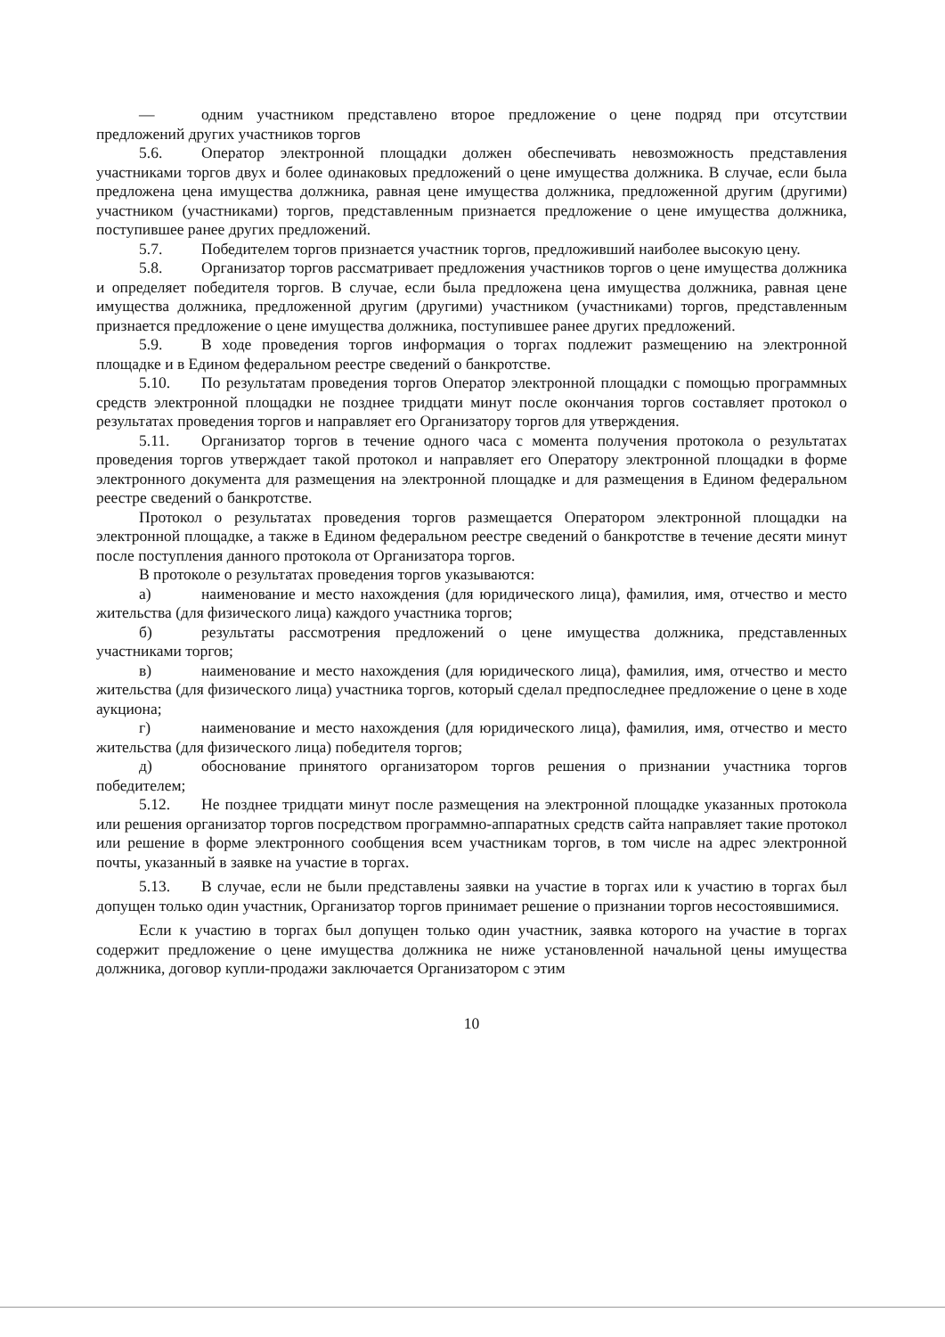— одним участником представлено второе предложение о цене подряд при отсутствии предложений других участников торгов
5.6. Оператор электронной площадки должен обеспечивать невозможность представления участниками торгов двух и более одинаковых предложений о цене имущества должника. В случае, если была предложена цена имущества должника, равная цене имущества должника, предложенной другим (другими) участником (участниками) торгов, представленным признается предложение о цене имущества должника, поступившее ранее других предложений.
5.7. Победителем торгов признается участник торгов, предложивший наиболее высокую цену.
5.8. Организатор торгов рассматривает предложения участников торгов о цене имущества должника и определяет победителя торгов. В случае, если была предложена цена имущества должника, равная цене имущества должника, предложенной другим (другими) участником (участниками) торгов, представленным признается предложение о цене имущества должника, поступившее ранее других предложений.
5.9. В ходе проведения торгов информация о торгах подлежит размещению на электронной площадке и в Едином федеральном реестре сведений о банкротстве.
5.10. По результатам проведения торгов Оператор электронной площадки с помощью программных средств электронной площадки не позднее тридцати минут после окончания торгов составляет протокол о результатах проведения торгов и направляет его Организатору торгов для утверждения.
5.11. Организатор торгов в течение одного часа с момента получения протокола о результатах проведения торгов утверждает такой протокол и направляет его Оператору электронной площадки в форме электронного документа для размещения на электронной площадке и для размещения в Едином федеральном реестре сведений о банкротстве.
Протокол о результатах проведения торгов размещается Оператором электронной площадки на электронной площадке, а также в Едином федеральном реестре сведений о банкротстве в течение десяти минут после поступления данного протокола от Организатора торгов.
В протоколе о результатах проведения торгов указываются:
а) наименование и место нахождения (для юридического лица), фамилия, имя, отчество и место жительства (для физического лица) каждого участника торгов;
б) результаты рассмотрения предложений о цене имущества должника, представленных участниками торгов;
в) наименование и место нахождения (для юридического лица), фамилия, имя, отчество и место жительства (для физического лица) участника торгов, который сделал предпоследнее предложение о цене в ходе аукциона;
г) наименование и место нахождения (для юридического лица), фамилия, имя, отчество и место жительства (для физического лица) победителя торгов;
д) обоснование принятого организатором торгов решения о признании участника торгов победителем;
5.12. Не позднее тридцати минут после размещения на электронной площадке указанных протокола или решения организатор торгов посредством программно-аппаратных средств сайта направляет такие протокол или решение в форме электронного сообщения всем участникам торгов, в том числе на адрес электронной почты, указанный в заявке на участие в торгах.
5.13. В случае, если не были представлены заявки на участие в торгах или к участию в торгах был допущен только один участник, Организатор торгов принимает решение о признании торгов несостоявшимися.
Если к участию в торгах был допущен только один участник, заявка которого на участие в торгах содержит предложение о цене имущества должника не ниже установленной начальной цены имущества должника, договор купли-продажи заключается Организатором с этим
10